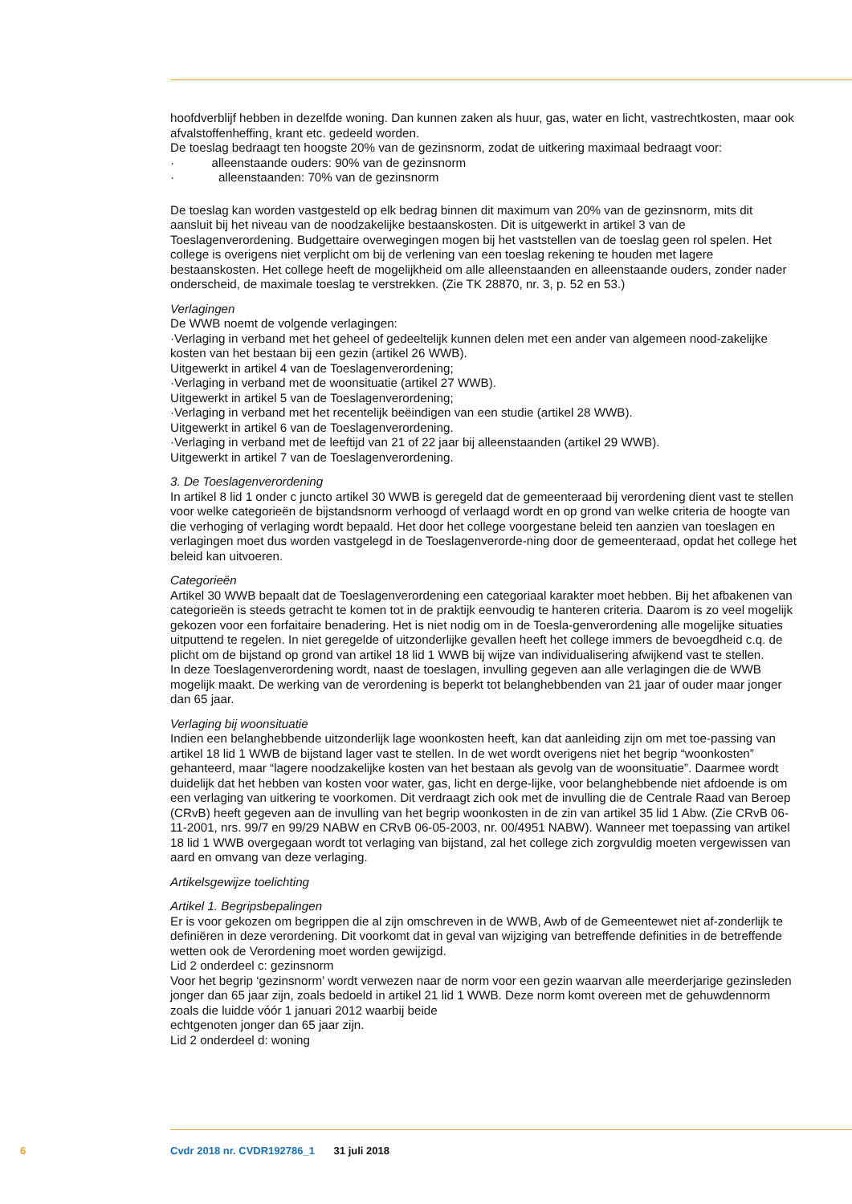hoofdverblijf hebben in dezelfde woning. Dan kunnen zaken als huur, gas, water en licht, vastrechtkosten, maar ook afvalstoffenheffing, krant etc. gedeeld worden.
De toeslag bedraagt ten hoogste 20% van de gezinsnorm, zodat de uitkering maximaal bedraagt voor:
· alleenstaande ouders: 90% van de gezinsnorm
· alleenstaanden: 70% van de gezinsnorm
De toeslag kan worden vastgesteld op elk bedrag binnen dit maximum van 20% van de gezinsnorm, mits dit aansluit bij het niveau van de noodzakelijke bestaanskosten. Dit is uitgewerkt in artikel 3 van de Toeslagenverordening. Budgettaire overwegingen mogen bij het vaststellen van de toeslag geen rol spelen. Het college is overigens niet verplicht om bij de verlening van een toeslag rekening te houden met lagere bestaanskosten. Het college heeft de mogelijkheid om alle alleenstaanden en alleenstaande ouders, zonder nader onderscheid, de maximale toeslag te verstrekken. (Zie TK 28870, nr. 3, p. 52 en 53.)
Verlagingen
De WWB noemt de volgende verlagingen:
·Verlaging in verband met het geheel of gedeeltelijk kunnen delen met een ander van algemeen nood-zakelijke kosten van het bestaan bij een gezin (artikel 26 WWB).
Uitgewerkt in artikel 4 van de Toeslagenverordening;
·Verlaging in verband met de woonsituatie (artikel 27 WWB).
Uitgewerkt in artikel 5 van de Toeslagenverordening;
·Verlaging in verband met het recentelijk beëindigen van een studie (artikel 28 WWB).
Uitgewerkt in artikel 6 van de Toeslagenverordening.
·Verlaging in verband met de leeftijd van 21 of 22 jaar bij alleenstaanden (artikel 29 WWB).
Uitgewerkt in artikel 7 van de Toeslagenverordening.
3. De Toeslagenverordening
In artikel 8 lid 1 onder c juncto artikel 30 WWB is geregeld dat de gemeenteraad bij verordening dient vast te stellen voor welke categorieën de bijstandsnorm verhoogd of verlaagd wordt en op grond van welke criteria de hoogte van die verhoging of verlaging wordt bepaald. Het door het college voorgestane beleid ten aanzien van toeslagen en verlagingen moet dus worden vastgelegd in de Toeslagenverorde-ning door de gemeenteraad, opdat het college het beleid kan uitvoeren.
Categorieën
Artikel 30 WWB bepaalt dat de Toeslagenverordening een categoriaal karakter moet hebben. Bij het afbakenen van categorieën is steeds getracht te komen tot in de praktijk eenvoudig te hanteren criteria. Daarom is zo veel mogelijk gekozen voor een forfaitaire benadering. Het is niet nodig om in de Toesla-genverordening alle mogelijke situaties uitputtend te regelen. In niet geregelde of uitzonderlijke gevallen heeft het college immers de bevoegdheid c.q. de plicht om de bijstand op grond van artikel 18 lid 1 WWB bij wijze van individualisering afwijkend vast te stellen.
In deze Toeslagenverordening wordt, naast de toeslagen, invulling gegeven aan alle verlagingen die de WWB mogelijk maakt. De werking van de verordening is beperkt tot belanghebbenden van 21 jaar of ouder maar jonger dan 65 jaar.
Verlaging bij woonsituatie
Indien een belanghebbende uitzonderlijk lage woonkosten heeft, kan dat aanleiding zijn om met toe-passing van artikel 18 lid 1 WWB de bijstand lager vast te stellen. In de wet wordt overigens niet het begrip “woonkosten” gehanteerd, maar “lagere noodzakelijke kosten van het bestaan als gevolg van de woonsituatie”. Daarmee wordt duidelijk dat het hebben van kosten voor water, gas, licht en derge-lijke, voor belanghebbende niet afdoende is om een verlaging van uitkering te voorkomen. Dit verdraagt zich ook met de invulling die de Centrale Raad van Beroep (CRvB) heeft gegeven aan de invulling van het begrip woonkosten in de zin van artikel 35 lid 1 Abw. (Zie CRvB 06-11-2001, nrs. 99/7 en 99/29 NABW en CRvB 06-05-2003, nr. 00/4951 NABW). Wanneer met toepassing van artikel 18 lid 1 WWB overgegaan wordt tot verlaging van bijstand, zal het college zich zorgvuldig moeten vergewissen van aard en omvang van deze verlaging.
Artikelsgewijze toelichting
Artikel 1. Begripsbepalingen
Er is voor gekozen om begrippen die al zijn omschreven in de WWB, Awb of de Gemeentewet niet af-zonderlijk te definiëren in deze verordening. Dit voorkomt dat in geval van wijziging van betreffende definities in de betreffende wetten ook de Verordening moet worden gewijzigd.
Lid 2 onderdeel c: gezinsnorm
Voor het begrip ‘gezinsnorm’ wordt verwezen naar de norm voor een gezin waarvan alle meerderjarige gezinsleden jonger dan 65 jaar zijn, zoals bedoeld in artikel 21 lid 1 WWB. Deze norm komt overeen met de gehuwdennorm zoals die luidde vóór 1 januari 2012 waarbij beide
echtgenoten jonger dan 65 jaar zijn.
Lid 2 onderdeel d: woning
6 Cvdr 2018 nr. CVDR192786_1 31 juli 2018